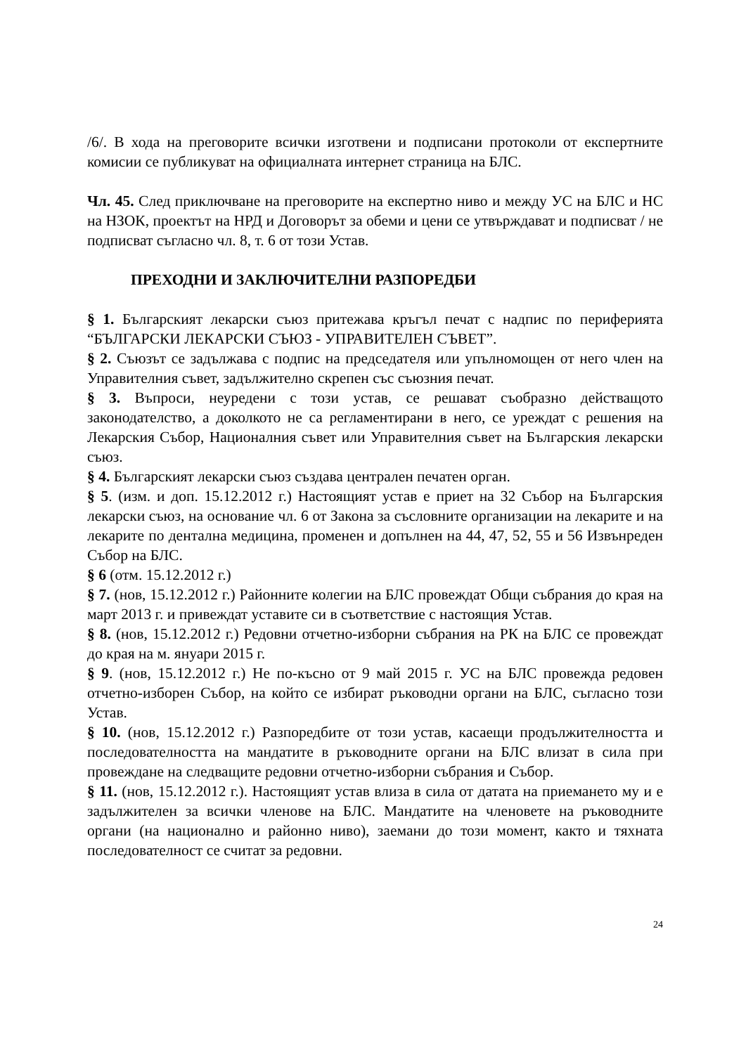/6/. В хода на преговорите всички изготвени и подписани протоколи от експертните комисии се публикуват на официалната интернет страница на БЛС.
Чл. 45. След приключване на преговорите на експертно ниво и между УС на БЛС и НС на НЗОК, проектът на НРД и Договорът за обеми и цени се утвърждават и подписват / не подписват съгласно чл. 8, т. 6 от този Устав.
ПРЕХОДНИ И ЗАКЛЮЧИТЕЛНИ РАЗПОРЕДБИ
§ 1. Българският лекарски съюз притежава кръгъл печат с надпис по периферията “БЪЛГАРСКИ ЛЕКАРСКИ СЪЮЗ - УПРАВИТЕЛЕН СЪВЕТ”.
§ 2. Съюзът се задължава с подпис на председателя или упълномощен от него член на Управителния съвет, задължително скрепен със съюзния печат.
§ 3. Въпроси, неуредени с този устав, се решават съобразно действащото законодателство, а доколкото не са регламентирани в него, се уреждат с решения на Лекарския Събор, Националния съвет или Управителния съвет на Българския лекарски съюз.
§ 4. Българският лекарски съюз създава централен печатен орган.
§ 5. (изм. и доп. 15.12.2012 г.) Настоящият устав е приет на 32 Събор на Българския лекарски съюз, на основание чл. 6 от Закона за съсловните организации на лекарите и на лекарите по дентална медицина, променен и допълнен на 44, 47, 52, 55 и 56 Извънреден Събор на БЛС.
§ 6 (отм. 15.12.2012 г.)
§ 7. (нов, 15.12.2012 г.) Районните колегии на БЛС провеждат Общи събрания до края на март 2013 г. и привеждат уставите си в съответствие с настоящия Устав.
§ 8. (нов, 15.12.2012 г.) Редовни отчетно-изборни събрания на РК на БЛС се провеждат до края на м. януари 2015 г.
§ 9. (нов, 15.12.2012 г.) Не по-късно от 9 май 2015 г. УС на БЛС провежда редовен отчетно-изборен Събор, на който се избират ръководни органи на БЛС, съгласно този Устав.
§ 10. (нов, 15.12.2012 г.) Разпоредбите от този устав, касаещи продължителността и последователността на мандатите в ръководните органи на БЛС влизат в сила при провеждане на следващите редовни отчетно-изборни събрания и Събор.
§ 11. (нов, 15.12.2012 г.). Настоящият устав влиза в сила от датата на приемането му и е задължителен за всички членове на БЛС. Мандатите на членовете на ръководните органи (на национално и районно ниво), заемани до този момент, както и тяхната последователност се считат за редовни.
24